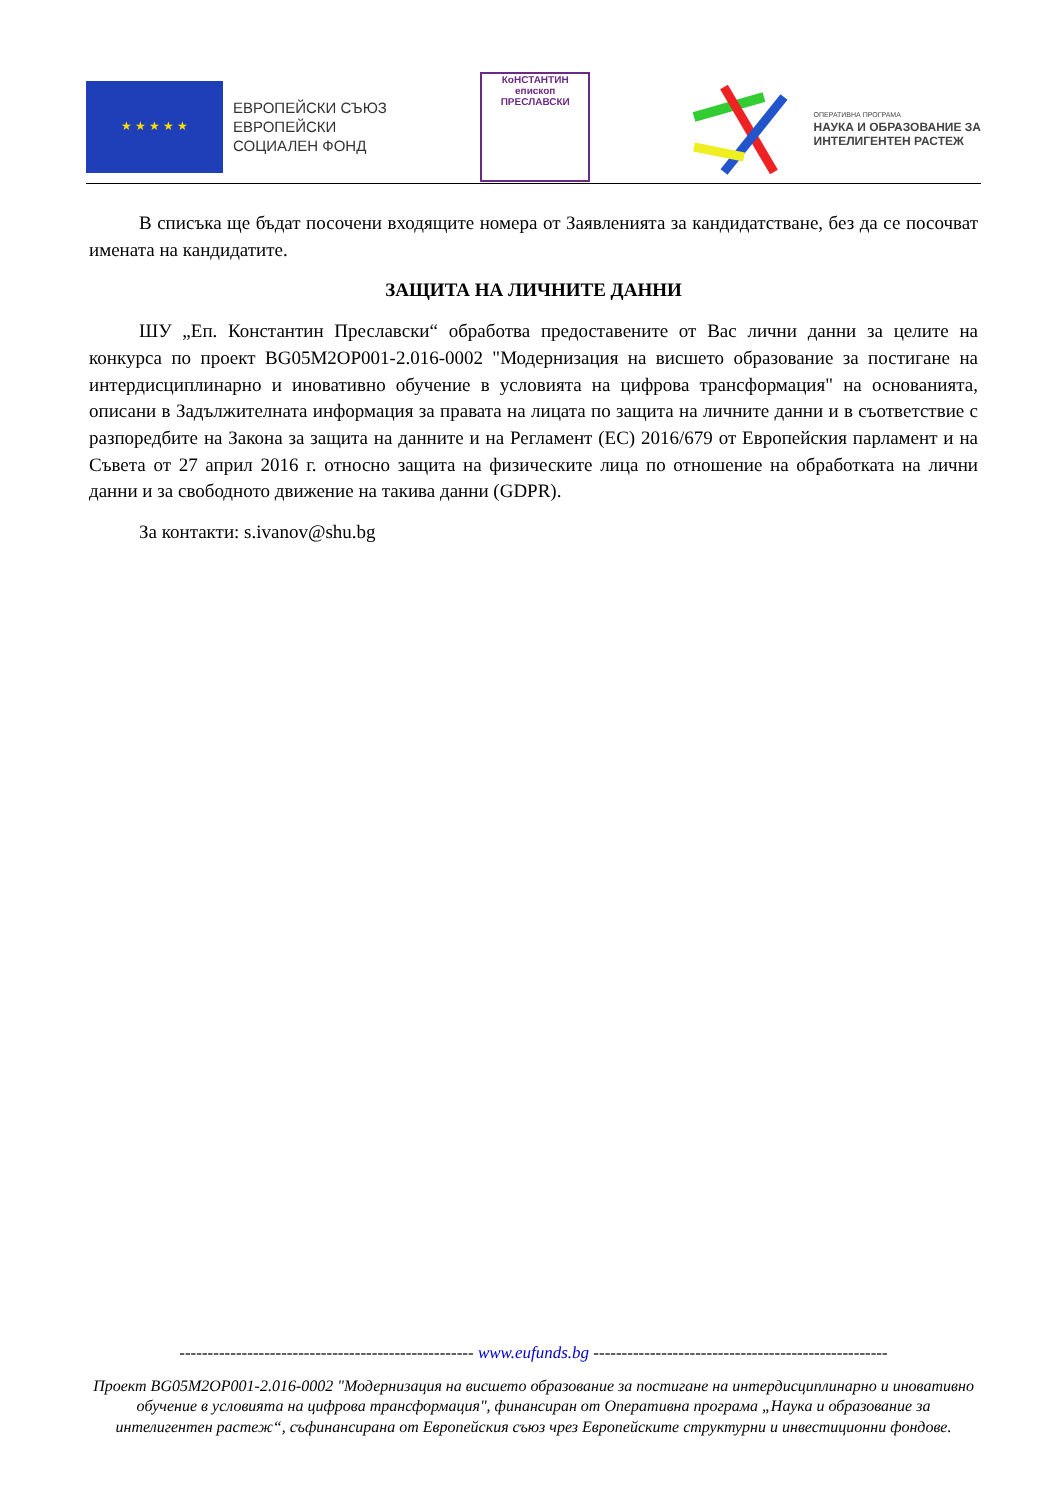★ ★ ★ ★ ★
ЕВРОПЕЙСКИ СЪЮЗ
ЕВРОПЕЙСКИ
СОЦИАЛЕН ФОНД
КоНСТАНТИН
епископ ПРЕСЛАВСКИ
ОПЕРАТИВНА ПРОГРАМА
НАУКА И ОБРАЗОВАНИЕ ЗА
ИНТЕЛИГЕНТЕН РАСТЕЖ
В списъка ще бъдат посочени входящите номера от Заявленията за кандидатстване, без да се посочват имената на кандидатите.
ЗАЩИТА НА ЛИЧНИТЕ ДАННИ
ШУ „Еп. Константин Преславски“ обработва предоставените от Вас лични данни за целите на конкурса по проект BG05M2OP001-2.016-0002 "Модернизация на висшето образование за постигане на интердисциплинарно и иновативно обучение в условията на цифрова трансформация" на основанията, описани в Задължителната информация за правата на лицата по защита на личните данни и в съответствие с разпоредбите на Закона за защита на данните и на Регламент (ЕС) 2016/679 от Европейския парламент и на Съвета от 27 април 2016 г. относно защита на физическите лица по отношение на обработката на лични данни и за свободното движение на такива данни (GDPR).
За контакти: s.ivanov@shu.bg
---------------------------------------------------- www.eufunds.bg ----------------------------------------------------
Проект BG05M2OP001-2.016-0002 "Модернизация на висшето образование за постигане на интердисциплинарно и иновативно обучение в условията на цифрова трансформация", финансиран от Оперативна програма „Наука и образование за интелигентен растеж“, съфинансирана от Европейския съюз чрез Европейските структурни и инвестиционни фондове.